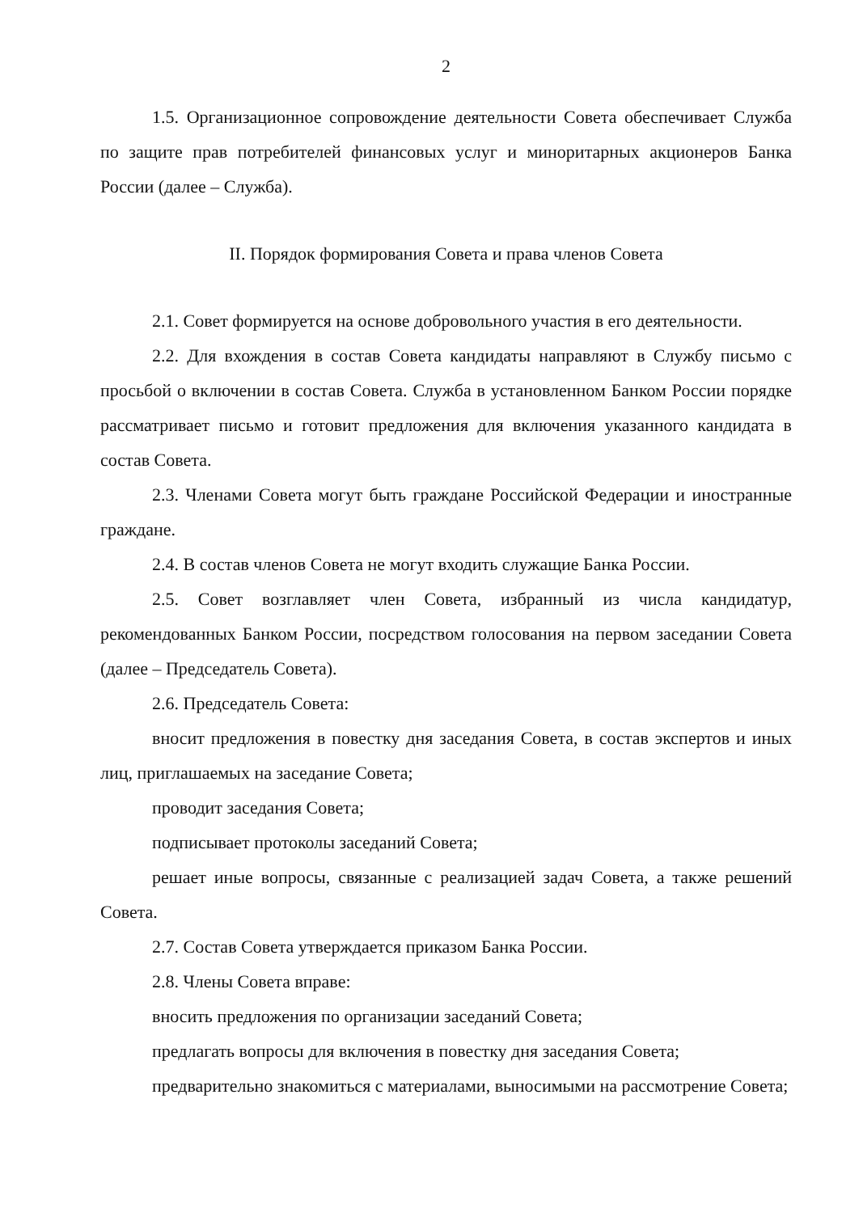2
1.5. Организационное сопровождение деятельности Совета обеспечивает Служба по защите прав потребителей финансовых услуг и миноритарных акционеров Банка России (далее – Служба).
II. Порядок формирования Совета и права членов Совета
2.1. Совет формируется на основе добровольного участия в его деятельности.
2.2. Для вхождения в состав Совета кандидаты направляют в Службу письмо с просьбой о включении в состав Совета. Служба в установленном Банком России порядке рассматривает письмо и готовит предложения для включения указанного кандидата в состав Совета.
2.3. Членами Совета могут быть граждане Российской Федерации и иностранные граждане.
2.4. В состав членов Совета не могут входить служащие Банка России.
2.5. Совет возглавляет член Совета, избранный из числа кандидатур, рекомендованных Банком России, посредством голосования на первом заседании Совета (далее – Председатель Совета).
2.6. Председатель Совета:
вносит предложения в повестку дня заседания Совета, в состав экспертов и иных лиц, приглашаемых на заседание Совета;
проводит заседания Совета;
подписывает протоколы заседаний Совета;
решает иные вопросы, связанные с реализацией задач Совета, а также решений Совета.
2.7. Состав Совета утверждается приказом Банка России.
2.8. Члены Совета вправе:
вносить предложения по организации заседаний Совета;
предлагать вопросы для включения в повестку дня заседания Совета;
предварительно знакомиться с материалами, выносимыми на рассмотрение Совета;